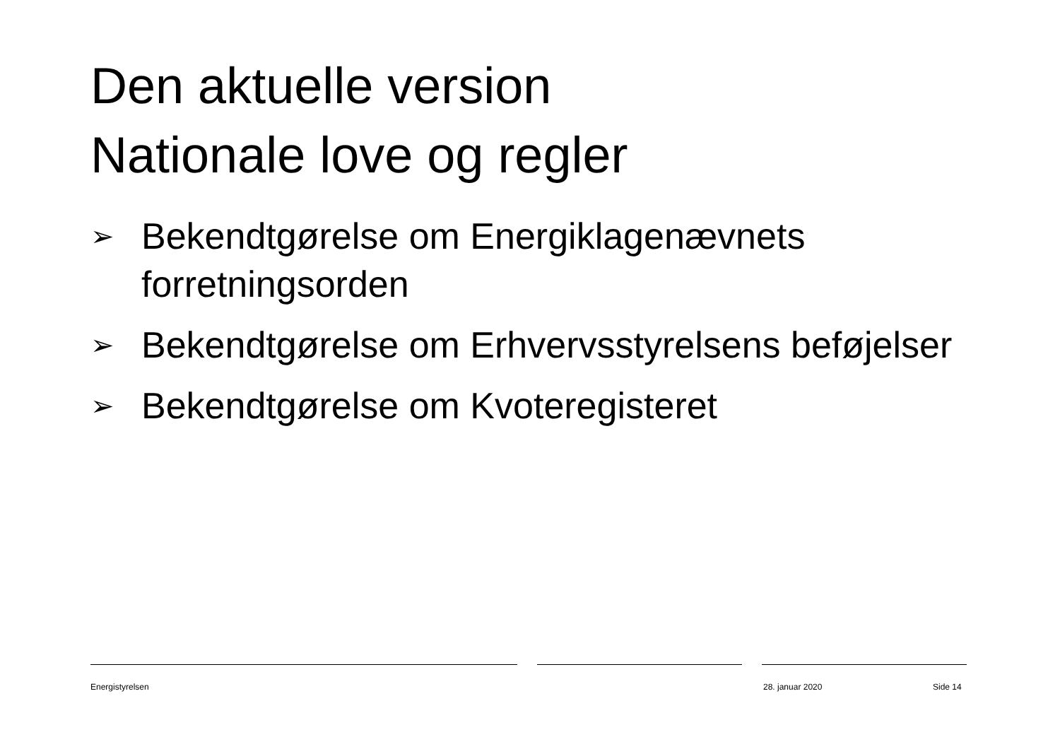Den aktuelle version
Nationale love og regler
➢ Bekendtgørelse om Energiklagenævnets forretningsorden
➢ Bekendtgørelse om Erhvervsstyrelsens beføjelser
➢ Bekendtgørelse om Kvoteregisteret
Energistyrelsen 28. januar 2020 Side 14